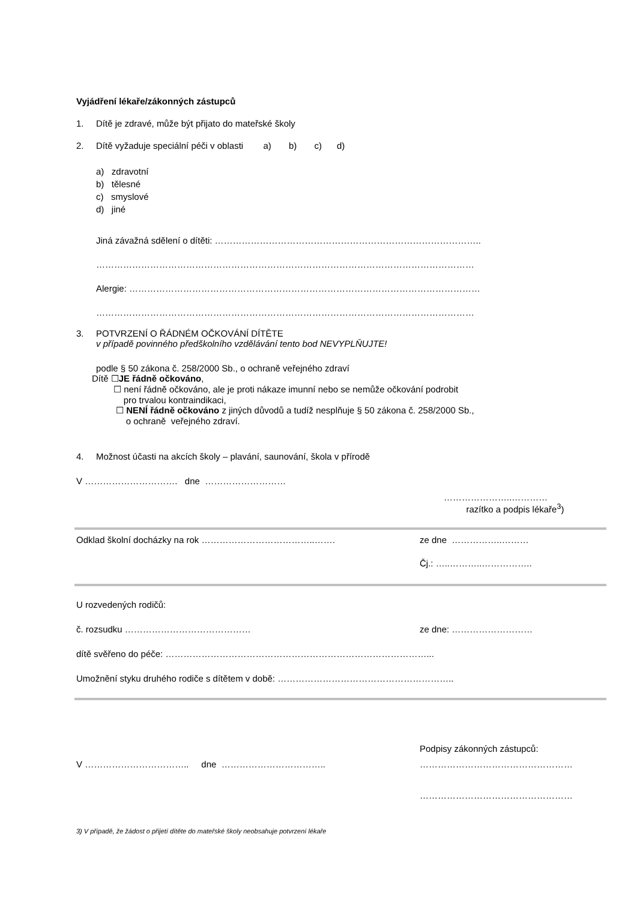Vyjádření lékaře/zákonných zástupců
1. Dítě je zdravé, může být přijato do mateřské školy
2. Dítě vyžaduje speciální péči v oblasti a) b) c) d)
a) zdravotní
b) tělesné
c) smyslové
d) jiné
Jiná závažná sdělení o dítěti: ……………………………………………………………………………..
………………………………………………………………………………………………………………
Alergie: ………………………………………………………………………………………………………
………………………………………………………………………………………………………………
3. POTVRZENÍ O ŘÁDNÉM OČKOVÁNÍ DÍTĚTE
v případě povinného předškolního vzdělávání tento bod NEVYPLŇUJTE!
podle § 50 zákona č. 258/2000 Sb., o ochraně veřejného zdraví
Dítě ☐JE řádně očkováno,
☐ není řádně očkováno, ale je proti nákaze imunní nebo se nemůže očkování podrobit
pro trvalou kontraindikaci,
☐ NENÍ řádně očkováno z jiných důvodů a tudíž nesplňuje § 50 zákona č. 258/2000 Sb.,
o ochraně veřejného zdraví.
4. Možnost účasti na akcích školy – plavání, saunování, škola v přírodě
V …………………………. dne ………………………
…………………..…………
razítko a podpis lékaře<sup>3</sup>)
Odklad školní docházky na rok ………………………………..……. ze dne ……………..………
Čj.: …..………..……………..
U rozvedených rodičů:
č. rozsudku …………………………………… ze dne: ………………………
dítě svěřeno do péče: ……………………………………………………………………………...
Umožnění styku druhého rodiče s dítětem v době: …………………………………………………..
V …………………………….. dne …………………………….. Podpisy zákonných zástupců:
……………………………………………
……………………………………………
3) V případě, že žádost o přijetí dítěte do mateřské školy neobsahuje potvrzení lékaře